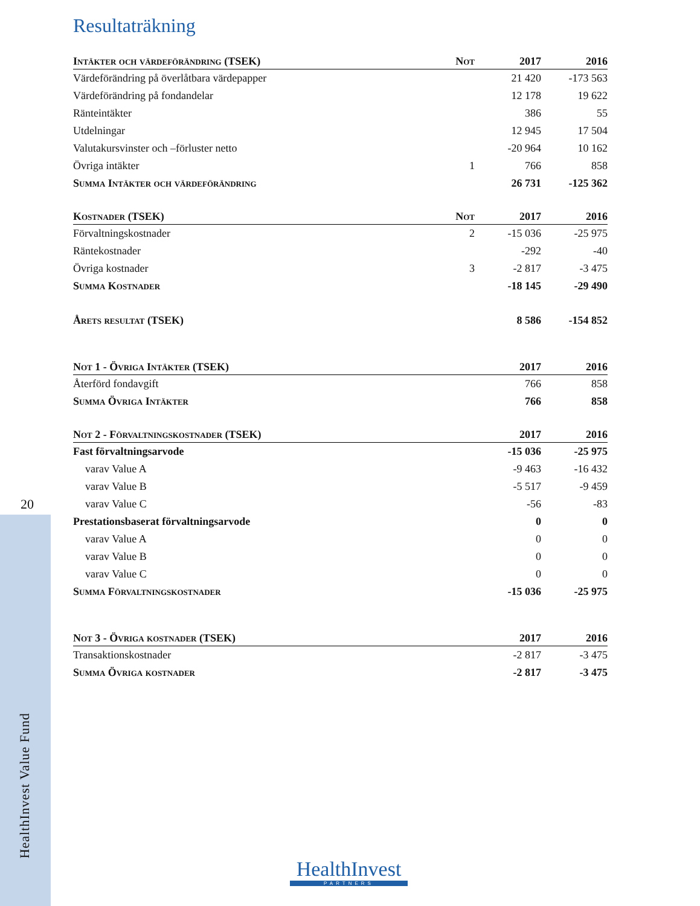20
HealthInvest Value Fund
Resultaträkning
| Intäkter och värdeförändring (TSEK) | Not | 2017 | 2016 |
| --- | --- | --- | --- |
| Värdeförändring på överlåtbara värdepapper | | 21 420 | -173 563 |
| Värdeförändring på fondandelar | | 12 178 | 19 622 |
| Ränteintäkter | | 386 | 55 |
| Utdelningar | | 12 945 | 17 504 |
| Valutakursvinster och –förluster netto | | -20 964 | 10 162 |
| Övriga intäkter | 1 | 766 | 858 |
| Summa Intäkter och värdeförändring | | 26 731 | -125 362 |
| Kostnader (TSEK) | Not | 2017 | 2016 |
| --- | --- | --- | --- |
| Förvaltningskostnader | 2 | -15 036 | -25 975 |
| Räntekostnader | | -292 | -40 |
| Övriga kostnader | 3 | -2 817 | -3 475 |
| Summa Kostnader | | -18 145 | -29 490 |
| Årets resultat (TSEK) | | 8 586 | -154 852 |
| Not 1 - Övriga Intäkter (TSEK) | 2017 | 2016 |
| --- | --- | --- |
| Återförd fondavgift | 766 | 858 |
| Summa Övriga Intäkter | 766 | 858 |
| Not 2 - Förvaltningskostnader (TSEK) | 2017 | 2016 |
| --- | --- | --- |
| Fast förvaltningsarvode | -15 036 | -25 975 |
| varav Value A | -9 463 | -16 432 |
| varav Value B | -5 517 | -9 459 |
| varav Value C | -56 | -83 |
| Prestationsbaserat förvaltningsarvode | 0 | 0 |
| varav Value A | 0 | 0 |
| varav Value B | 0 | 0 |
| varav Value C | 0 | 0 |
| Summa Förvaltningskostnader | -15 036 | -25 975 |
| Not 3 - Övriga kostnader (TSEK) | 2017 | 2016 |
| --- | --- | --- |
| Transaktionskostnader | -2 817 | -3 475 |
| Summa Övriga kostnader | -2 817 | -3 475 |
HealthInvest
PARTNERS